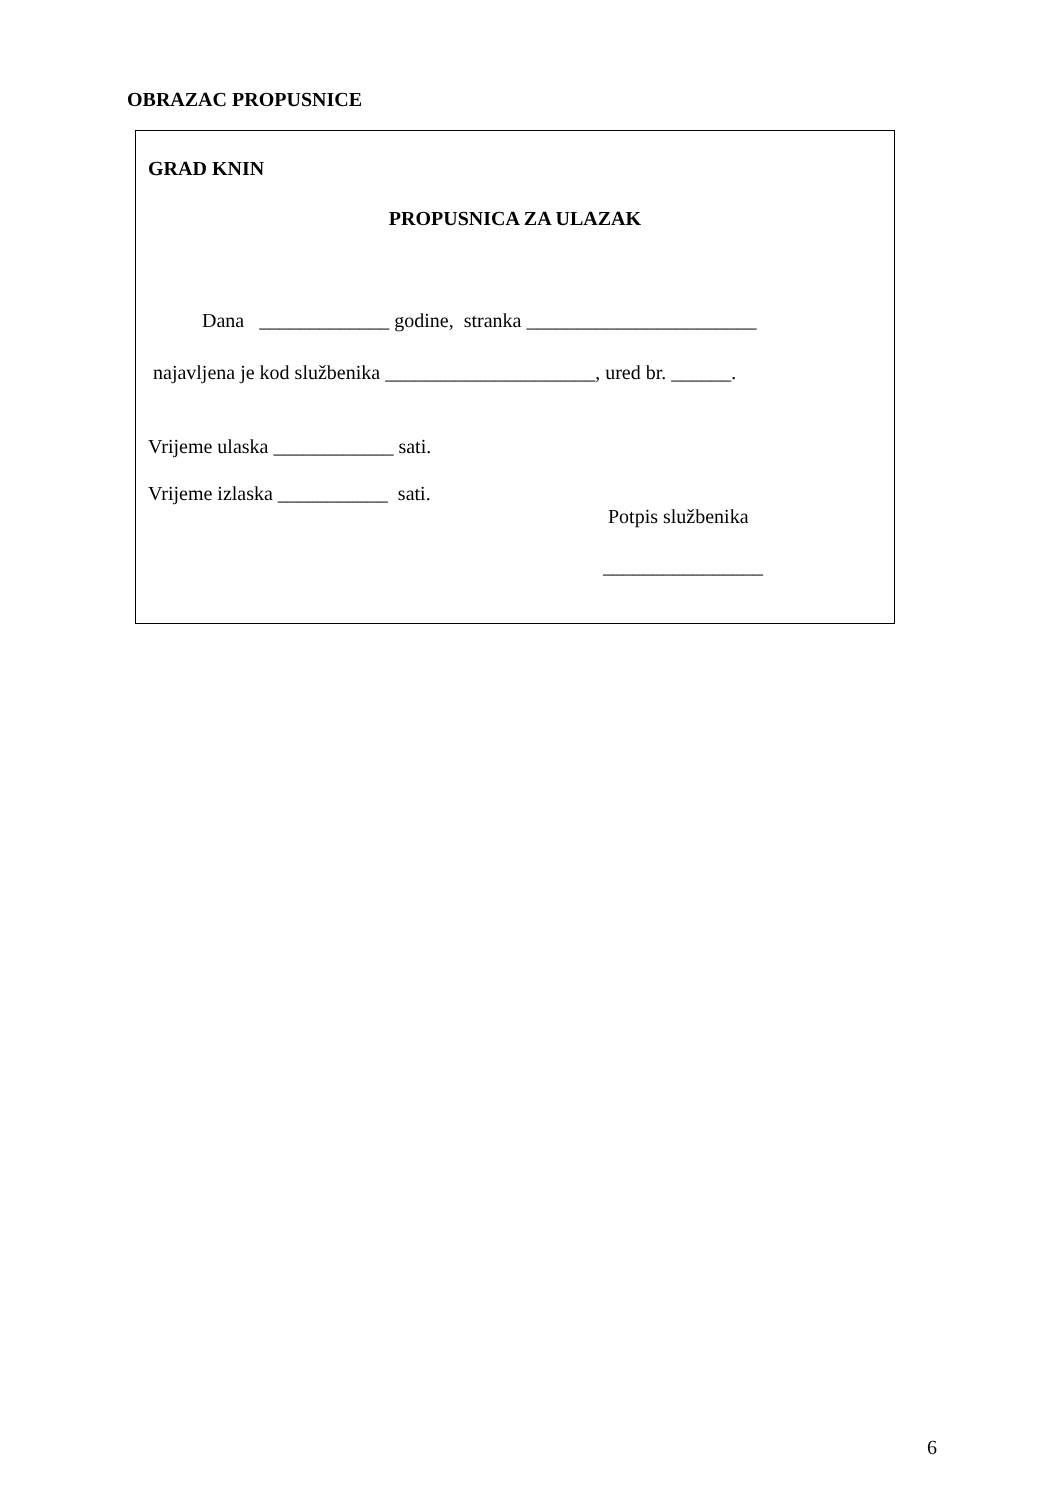OBRAZAC PROPUSNICE
GRAD KNIN
PROPUSNICA ZA ULAZAK
Dana _____________ godine, stranka _______________________
najavljena je kod službenika _____________________, ured br. ______.
Vrijeme ulaska ____________ sati.
Vrijeme izlaska ___________ sati.
Potpis službenika
________________
6